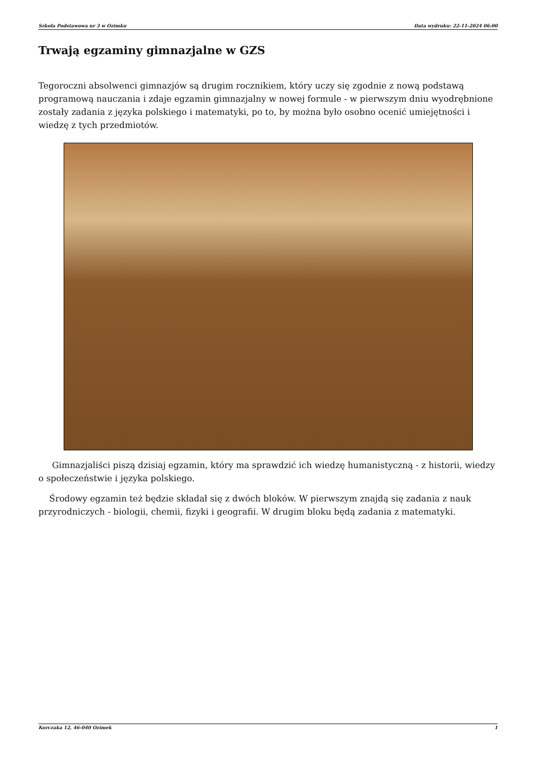Szkoła Podstawowa nr 3 w Ozimku Data wydruku: 22-11-2024 06:00
Trwają egzaminy gimnazjalne w GZS
Tegoroczni absolwenci gimnazjów są drugim rocznikiem, który uczy się zgodnie z nową podstawą programową nauczania i zdaje egzamin gimnazjalny w nowej formule - w pierwszym dniu wyodrębnione zostały zadania z języka polskiego i matematyki, po to, by można było osobno ocenić umiejętności i wiedzę z tych przedmiotów.
Gimnazjaliści piszą dzisiaj egzamin, który ma sprawdzić ich wiedzę humanistyczną - z historii, wiedzy o społeczeństwie i języka polskiego.
Środowy egzamin też będzie składał się z dwóch bloków. W pierwszym znajdą się zadania z nauk przyrodniczych - biologii, chemii, fizyki i geografii. W drugim bloku będą zadania z matematyki.
Korczaka 12, 46-040 Ozimek 1